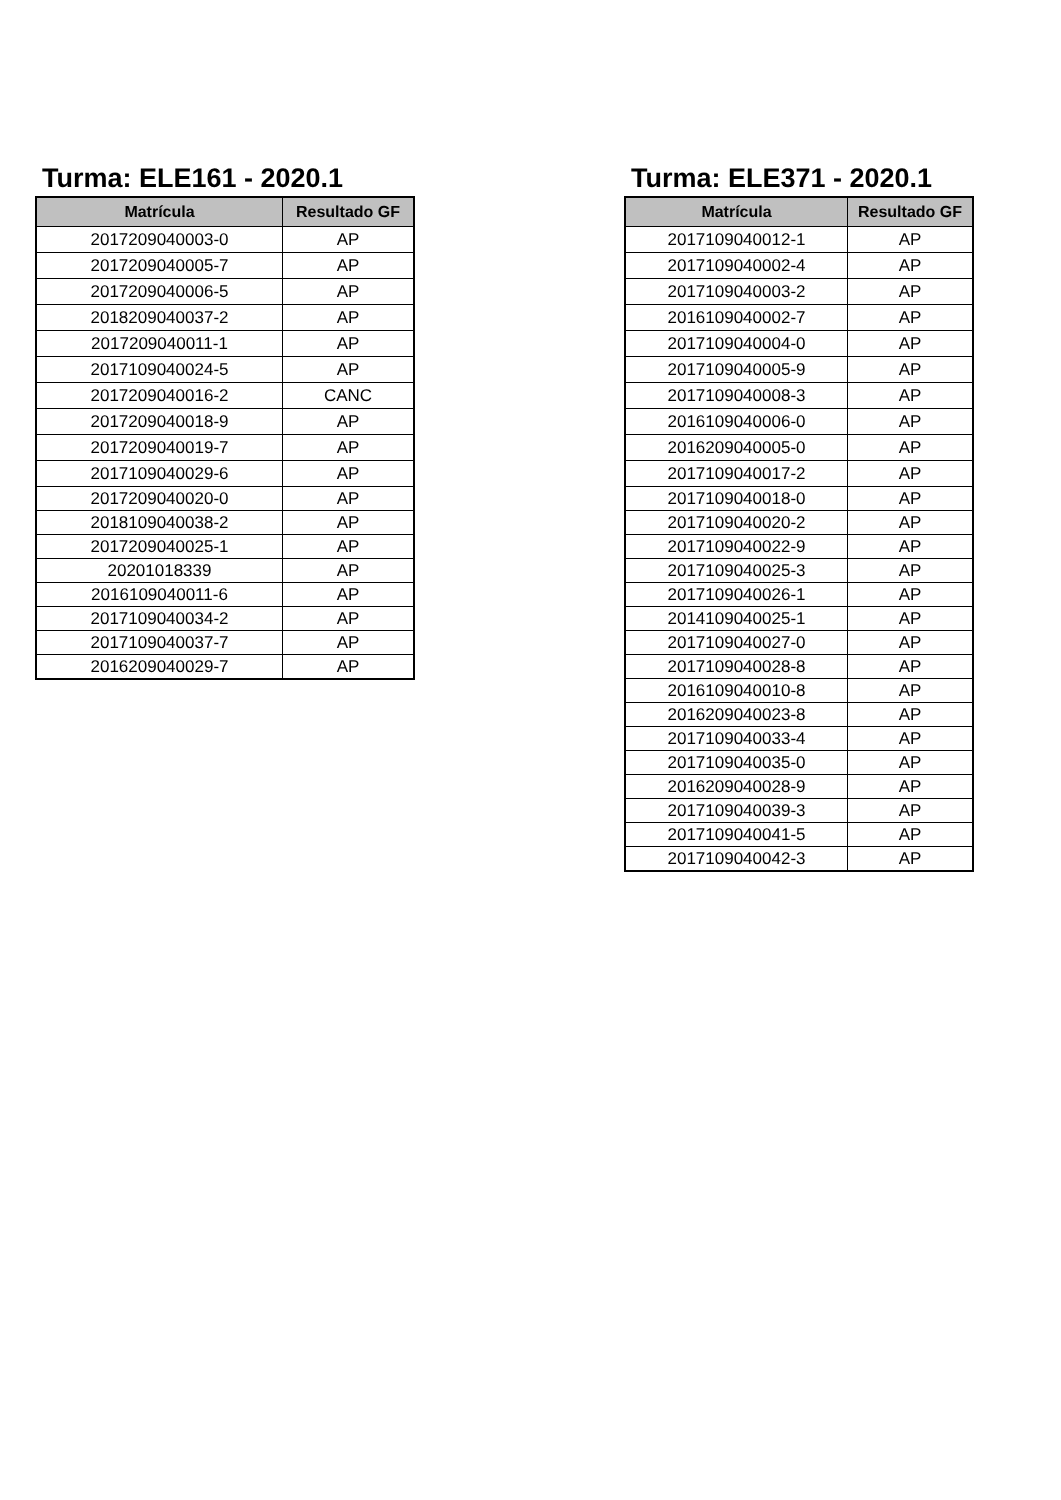Turma: ELE161 - 2020.1
| Matrícula | Resultado GF |
| --- | --- |
| 2017209040003-0 | AP |
| 2017209040005-7 | AP |
| 2017209040006-5 | AP |
| 2018209040037-2 | AP |
| 2017209040011-1 | AP |
| 2017109040024-5 | AP |
| 2017209040016-2 | CANC |
| 2017209040018-9 | AP |
| 2017209040019-7 | AP |
| 2017109040029-6 | AP |
| 2017209040020-0 | AP |
| 2018109040038-2 | AP |
| 2017209040025-1 | AP |
| 20201018339 | AP |
| 2016109040011-6 | AP |
| 2017109040034-2 | AP |
| 2017109040037-7 | AP |
| 2016209040029-7 | AP |
Turma: ELE371 - 2020.1
| Matrícula | Resultado GF |
| --- | --- |
| 2017109040012-1 | AP |
| 2017109040002-4 | AP |
| 2017109040003-2 | AP |
| 2016109040002-7 | AP |
| 2017109040004-0 | AP |
| 2017109040005-9 | AP |
| 2017109040008-3 | AP |
| 2016109040006-0 | AP |
| 2016209040005-0 | AP |
| 2017109040017-2 | AP |
| 2017109040018-0 | AP |
| 2017109040020-2 | AP |
| 2017109040022-9 | AP |
| 2017109040025-3 | AP |
| 2017109040026-1 | AP |
| 2014109040025-1 | AP |
| 2017109040027-0 | AP |
| 2017109040028-8 | AP |
| 2016109040010-8 | AP |
| 2016209040023-8 | AP |
| 2017109040033-4 | AP |
| 2017109040035-0 | AP |
| 2016209040028-9 | AP |
| 2017109040039-3 | AP |
| 2017109040041-5 | AP |
| 2017109040042-3 | AP |